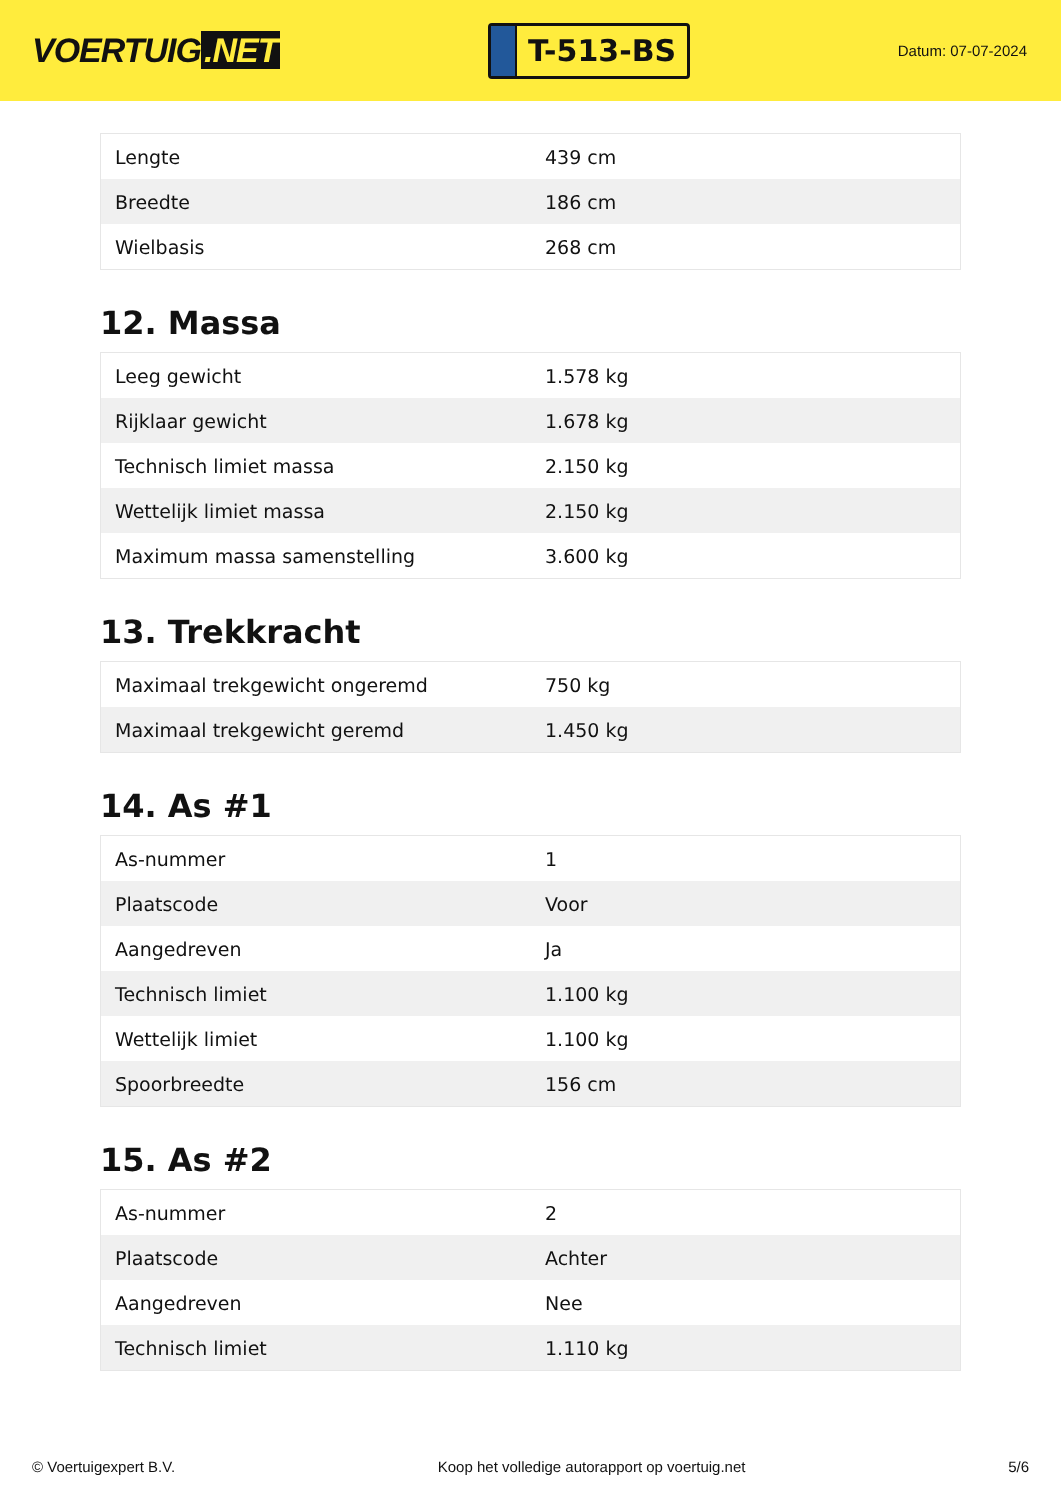VOERTUIG.NET
T-513-BS
Datum: 07-07-2024
| Lengte | 439 cm |
| Breedte | 186 cm |
| Wielbasis | 268 cm |
12. Massa
| Leeg gewicht | 1.578 kg |
| Rijklaar gewicht | 1.678 kg |
| Technisch limiet massa | 2.150 kg |
| Wettelijk limiet massa | 2.150 kg |
| Maximum massa samenstelling | 3.600 kg |
13. Trekkracht
| Maximaal trekgewicht ongeremd | 750 kg |
| Maximaal trekgewicht geremd | 1.450 kg |
14. As #1
| As-nummer | 1 |
| Plaatscode | Voor |
| Aangedreven | Ja |
| Technisch limiet | 1.100 kg |
| Wettelijk limiet | 1.100 kg |
| Spoorbreedte | 156 cm |
15. As #2
| As-nummer | 2 |
| Plaatscode | Achter |
| Aangedreven | Nee |
| Technisch limiet | 1.110 kg |
© Voertuigexpert B.V. Koop het volledige autorapport op voertuig.net
5/6